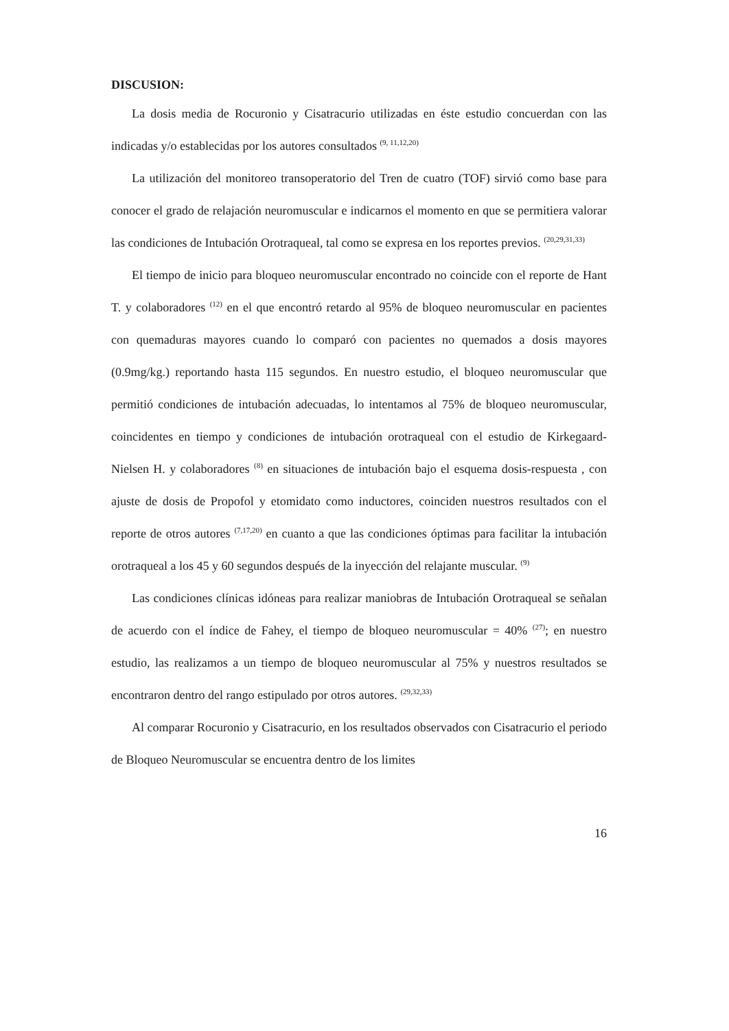DISCUSION:
La dosis media de Rocuronio y Cisatracurio utilizadas en éste estudio concuerdan con las indicadas y/o establecidas por los autores consultados <sup>(9, 11,12,20)</sup>
La utilización del monitoreo transoperatorio del Tren de cuatro (TOF) sirvió como base para conocer el grado de relajación neuromuscular e indicarnos el momento en que se permitiera valorar las condiciones de Intubación Orotraqueal, tal como se expresa en los reportes previos. <sup>(20,29,31,33)</sup>
El tiempo de inicio para bloqueo neuromuscular encontrado no coincide con el reporte de Hant T. y colaboradores <sup>(12)</sup> en el que encontró retardo al 95% de bloqueo neuromuscular en pacientes con quemaduras mayores cuando lo comparó con pacientes no quemados a dosis mayores (0.9mg/kg.) reportando hasta 115 segundos. En nuestro estudio, el bloqueo neuromuscular que permitió condiciones de intubación adecuadas, lo intentamos al 75% de bloqueo neuromuscular, coincidentes en tiempo y condiciones de intubación orotraqueal con el estudio de Kirkegaard-Nielsen H. y colaboradores <sup>(8)</sup> en situaciones de intubación bajo el esquema dosis-respuesta , con ajuste de dosis de Propofol y etomidato como inductores, coinciden nuestros resultados con el reporte de otros autores <sup>(7,17,20)</sup> en cuanto a que las condiciones óptimas para facilitar la intubación orotraqueal a los 45 y 60 segundos después de la inyección del relajante muscular. <sup>(9)</sup>
Las condiciones clínicas idóneas para realizar maniobras de Intubación Orotraqueal se señalan de acuerdo con el índice de Fahey, el tiempo de bloqueo neuromuscular = 40% <sup>(27)</sup>; en nuestro estudio, las realizamos a un tiempo de bloqueo neuromuscular al 75% y nuestros resultados se encontraron dentro del rango estipulado por otros autores. <sup>(29,32,33)</sup>
Al comparar Rocuronio y Cisatracurio, en los resultados observados con Cisatracurio el periodo de Bloqueo Neuromuscular se encuentra dentro de los limites
16